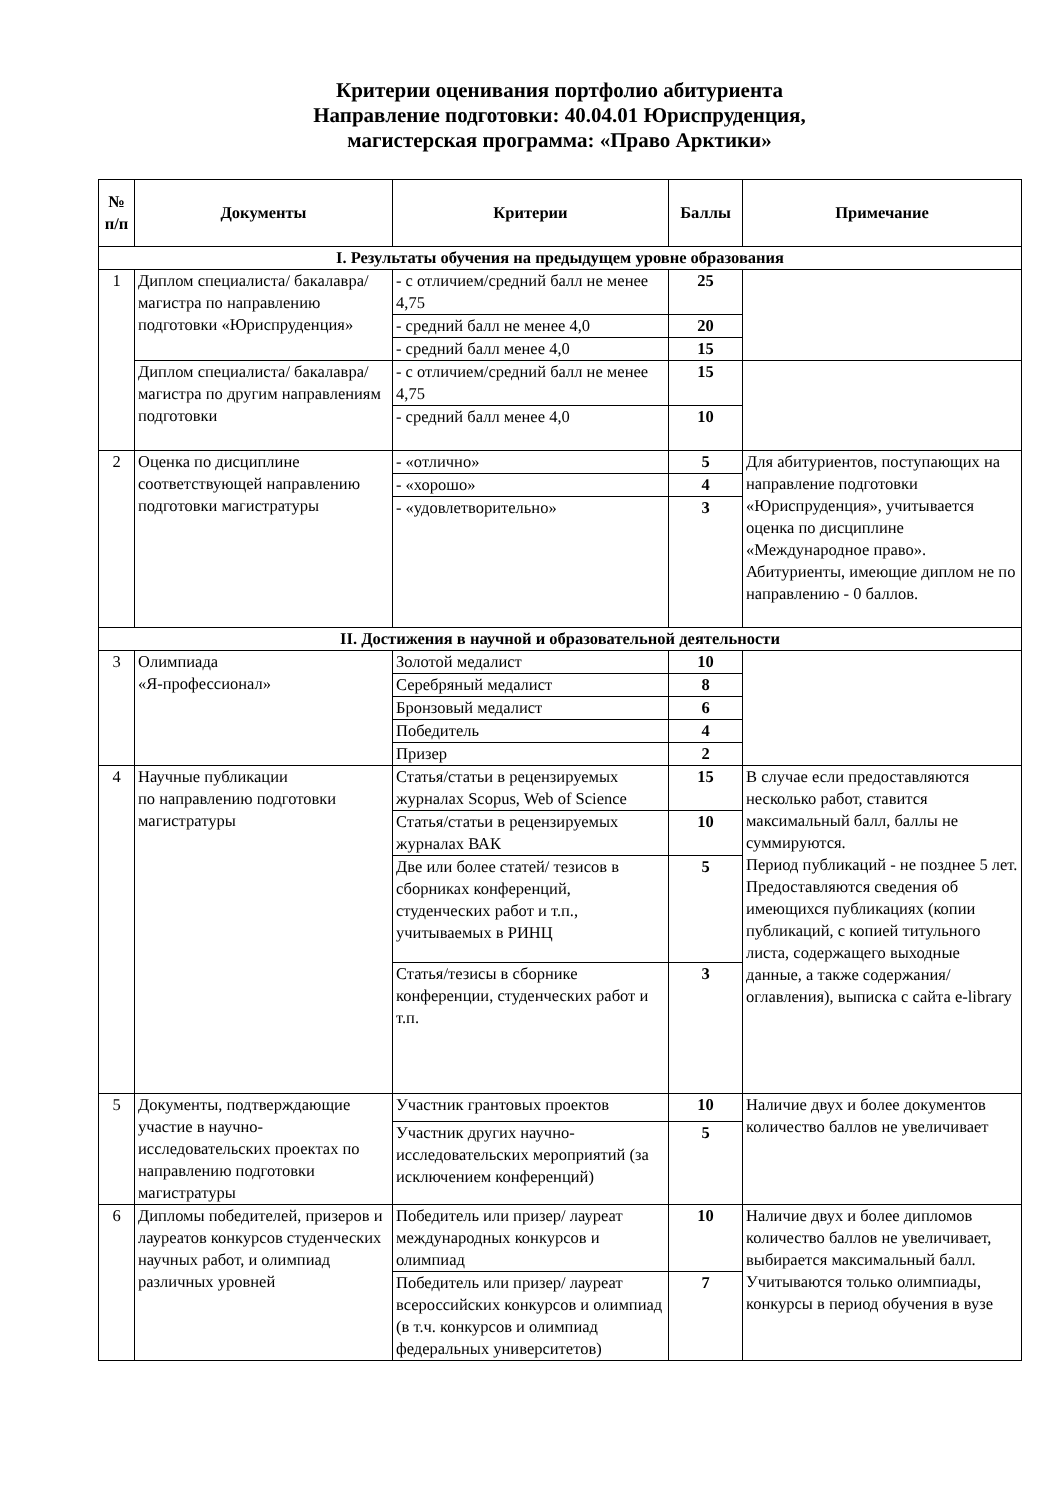Критерии оценивания портфолио абитуриента
Направление подготовки: 40.04.01 Юриспруденция,
магистерская программа: «Право Арктики»
| № п/п | Документы | Критерии | Баллы | Примечание |
| --- | --- | --- | --- | --- |
| I. Результаты обучения на предыдущем уровне образования | | | | |
| 1 | Диплом специалиста/ бакалавра/магистра по направлению подготовки «Юриспруденция» | - с отличием/средний балл не менее 4,75 | 25 | |
| | | - средний балл не менее 4,0 | 20 | |
| | | - средний балл менее 4,0 | 15 | |
| | Диплом специалиста/ бакалавра/магистра по другим направлениям подготовки | - с отличием/средний балл не менее 4,75 | 15 | |
| | | - средний балл менее 4,0 | 10 | |
| 2 | Оценка по дисциплине соответствующей направлению подготовки магистратуры | - «отлично» | 5 | Для абитуриентов, поступающих на направление подготовки «Юриспруденция», учитывается оценка по дисциплине «Международное право». Абитуриенты, имеющие диплом не по направлению - 0 баллов. |
| | | - «хорошо» | 4 | |
| | | - «удовлетворительно» | 3 | |
| II. Достижения в научной и образовательной деятельности | | | | |
| 3 | Олимпиада «Я-профессионал» | Золотой медалист | 10 | |
| | | Серебряный медалист | 8 | |
| | | Бронзовый медалист | 6 | |
| | | Победитель | 4 | |
| | | Призер | 2 | |
| 4 | Научные публикации по направлению подготовки магистратуры | Статья/статьи в рецензируемых журналах Scopus, Web of Science | 15 | В случае если предоставляются несколько работ, ставится максимальный балл, баллы не суммируются. Период публикаций - не позднее 5 лет. Предоставляются сведения об имеющихся публикациях (копии публикаций, с копией титульного листа, содержащего выходные данные, а также содержания/оглавления), выписка с сайта e-library |
| | | Статья/статьи в рецензируемых журналах ВАК | 10 | |
| | | Две или более статей/ тезисов в сборниках конференций, студенческих работ и т.п., учитываемых в РИНЦ | 5 | |
| | | Статья/тезисы в сборнике конференции, студенческих работ и т.п. | 3 | |
| 5 | Документы, подтверждающие участие в научно-исследовательских проектах по направлению подготовки магистратуры | Участник грантовых проектов | 10 | Наличие двух и более документов количество баллов не увеличивает |
| | | Участник других научно-исследовательских мероприятий (за исключением конференций) | 5 | |
| 6 | Дипломы победителей, призеров и лауреатов конкурсов студенческих научных работ, и олимпиад различных уровней | Победитель или призер/ лауреат международных конкурсов и олимпиад | 10 | Наличие двух и более дипломов количество баллов не увеличивает, выбирается максимальный балл. Учитываются только олимпиады, конкурсы в период обучения в вузе |
| | | Победитель или призер/ лауреат всероссийских конкурсов и олимпиад (в т.ч. конкурсов и олимпиад федеральных университетов) | 7 | |